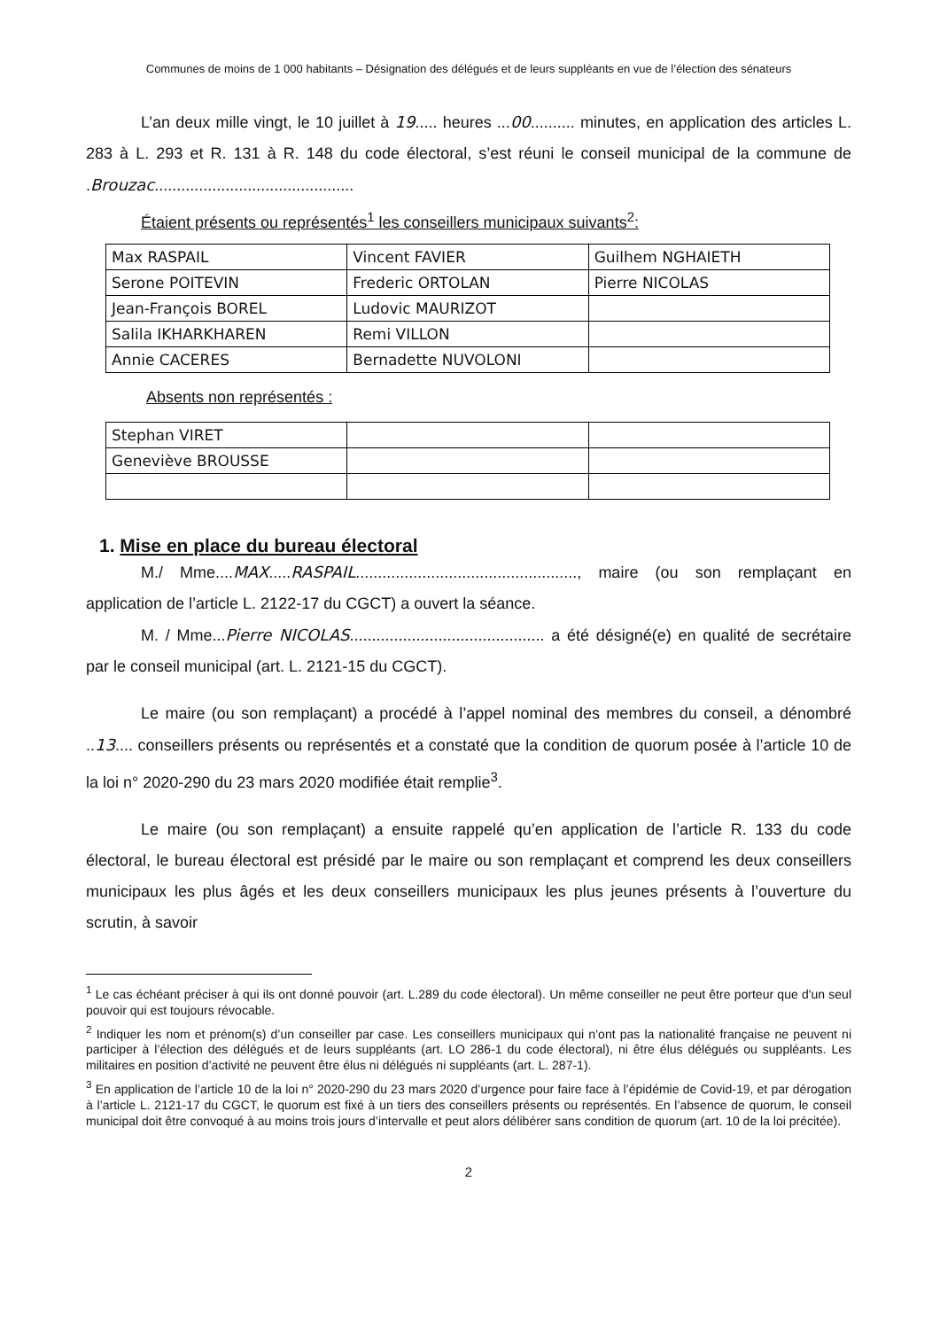Communes de moins de 1 000 habitants – Désignation des délégués et de leurs suppléants en vue de l’élection des sénateurs
L’an deux mille vingt, le 10 juillet à 19..... heures ...00.......... minutes, en application des articles L. 283 à L. 293 et R. 131 à R. 148 du code électoral, s’est réuni le conseil municipal de la commune de .Brouzac.............................................
Étaient présents ou représentés<sup>1</sup> les conseillers municipaux suivants<sup>2</sup>:
| Max RASPAIL | Vincent FAVIER | Guilhem NGHAIETH |
| Serone POITEVIN | Frederic ORTOLAN | Pierre NICOLAS |
| Jean-François BOREL | Ludovic MAURIZOT | |
| Salila IKHARKHAREN | Remi VILLON | |
| Annie CACERES | Bernadette NUVOLONI | |
Absents non représentés :
| Stephan VIRET | | |
| Geneviève BROUSSE | | |
1. Mise en place du bureau électoral
M./ Mme....MAX.....RASPAIL.................................................., maire (ou son remplaçant en application de l’article L. 2122-17 du CGCT) a ouvert la séance.
M. / Mme...Pierre NICOLAS............................................ a été désigné(e) en qualité de secrétaire par le conseil municipal (art. L. 2121-15 du CGCT).
Le maire (ou son remplaçant) a procédé à l’appel nominal des membres du conseil, a dénombré ..13.... conseillers présents ou représentés et a constaté que la condition de quorum posée à l’article 10 de la loi n° 2020-290 du 23 mars 2020 modifiée était remplie<sup>3</sup>.
Le maire (ou son remplaçant) a ensuite rappelé qu’en application de l’article R. 133 du code électoral, le bureau électoral est présidé par le maire ou son remplaçant et comprend les deux conseillers municipaux les plus âgés et les deux conseillers municipaux les plus jeunes présents à l’ouverture du scrutin, à savoir
<sup>1</sup> Le cas échéant préciser à qui ils ont donné pouvoir (art. L.289 du code électoral). Un même conseiller ne peut être porteur que d'un seul pouvoir qui est toujours révocable.
<sup>2</sup> Indiquer les nom et prénom(s) d’un conseiller par case. Les conseillers municipaux qui n’ont pas la nationalité française ne peuvent ni participer à l’élection des délégués et de leurs suppléants (art. LO 286-1 du code électoral), ni être élus délégués ou suppléants. Les militaires en position d’activité ne peuvent être élus ni délégués ni suppléants (art. L. 287-1).
<sup>3</sup> En application de l’article 10 de la loi n° 2020-290 du 23 mars 2020 d’urgence pour faire face à l’épidémie de Covid-19, et par dérogation à l’article L. 2121-17 du CGCT, le quorum est fixé à un tiers des conseillers présents ou représentés. En l’absence de quorum, le conseil municipal doit être convoqué à au moins trois jours d’intervalle et peut alors délibérer sans condition de quorum (art. 10 de la loi précitée).
2